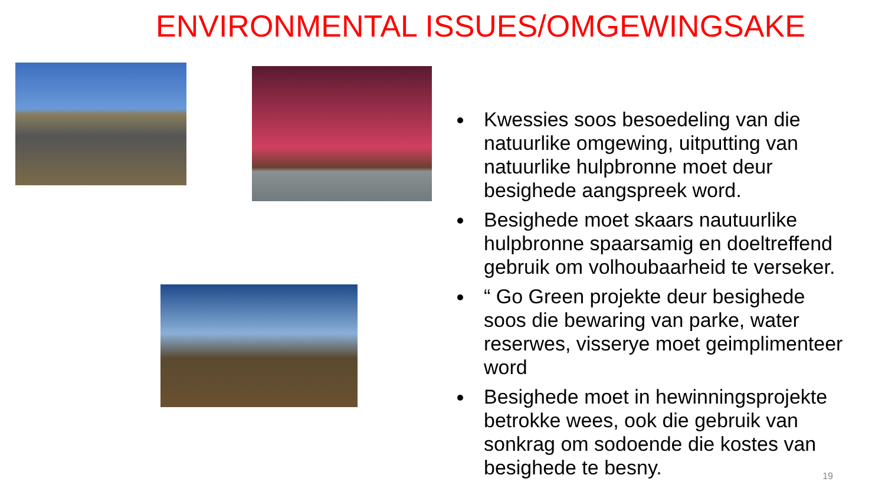ENVIRONMENTAL ISSUES/OMGEWINGSAKE
Kwessies soos besoedeling van die natuurlike omgewing, uitputting van natuurlike hulpbronne moet deur besighede aangspreek word.
Besighede moet skaars nautuurlike hulpbronne spaarsamig en doeltreffend gebruik om volhoubaarheid te verseker.
“ Go Green projekte deur besighede soos die bewaring van parke, water reserwes, visserye moet geimplimenteer word
Besighede moet in hewinningsprojekte betrokke wees, ook die gebruik van sonkrag om sodoende die kostes van besighede te besny.
19